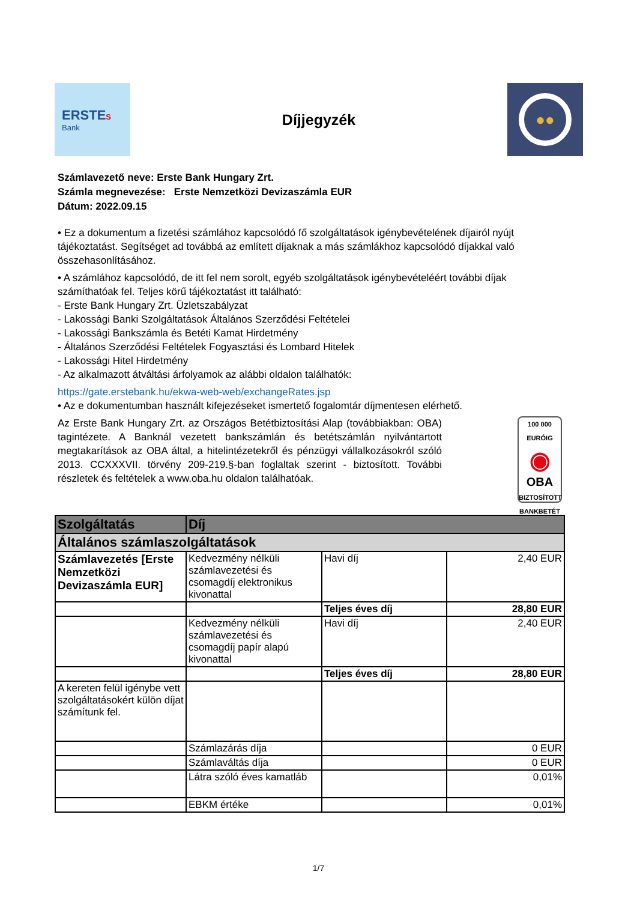ERSTES
Bank
Díjjegyzék
●●
Számlavezető neve: Erste Bank Hungary Zrt.
Számla megnevezése: Erste Nemzetközi Devizaszámla EUR
Dátum: 2022.09.15
• Ez a dokumentum a fizetési számlához kapcsolódó fő szolgáltatások igénybevételének díjairól nyújt tájékoztatást. Segítséget ad továbbá az említett díjaknak a más számlákhoz kapcsolódó díjakkal való összehasonlításához.
• A számlához kapcsolódó, de itt fel nem sorolt, egyéb szolgáltatások igénybevételéért további díjak számíthatóak fel. Teljes körű tájékoztatást itt található:
- Erste Bank Hungary Zrt. Üzletszabályzat
- Lakossági Banki Szolgáltatások Általános Szerződési Feltételei
- Lakossági Bankszámla és Betéti Kamat Hirdetmény
- Általános Szerződési Feltételek Fogyasztási és Lombard Hitelek
- Lakossági Hitel Hirdetmény
- Az alkalmazott átváltási árfolyamok az alábbi oldalon találhatók:
https://gate.erstebank.hu/ekwa-web-web/exchangeRates.jsp
• Az e dokumentumban használt kifejezéseket ismertető fogalomtár díjmentesen elérhető.
Az Erste Bank Hungary Zrt. az Országos Betétbiztosítási Alap (továbbiakban: OBA) tagintézete. A Banknál vezetett bankszámlán és betétszámlán nyilvántartott megtakarítások az OBA által, a hitelintézetekről és pénzügyi vállalkozásokról szóló 2013. CCXXXVII. törvény 209-219.§-ban foglaltak szerint - biztosított. További részletek és feltételek a www.oba.hu oldalon találhatóak.
100 000
EURÓIG
◉
OBA
BIZTOSÍTOTT BANKBETÉT
| Szolgáltatás | Díj | | |
| --- | --- | --- | --- |
| Általános számlaszolgáltatások | | | |
| Számlavezetés [Erste Nemzetközi Devizaszámla EUR] | Kedvezmény nélküli számlavezetési és csomagdíj elektronikus kivonattal | Havi díj | 2,40 EUR |
| | | Teljes éves díj | 28,80 EUR |
| | Kedvezmény nélküli számlavezetési és csomagdíj papír alapú kivonattal | Havi díj | 2,40 EUR |
| | | Teljes éves díj | 28,80 EUR |
| A kereten felül igénybe vett szolgáltatásokért külön díjat számítunk fel. | | | |
| | Számlazárás díja | | 0 EUR |
| | Számlaváltás díja | | 0 EUR |
| | Látra szóló éves kamatláb | | 0,01% |
| | EBKM értéke | | 0,01% |
1/7